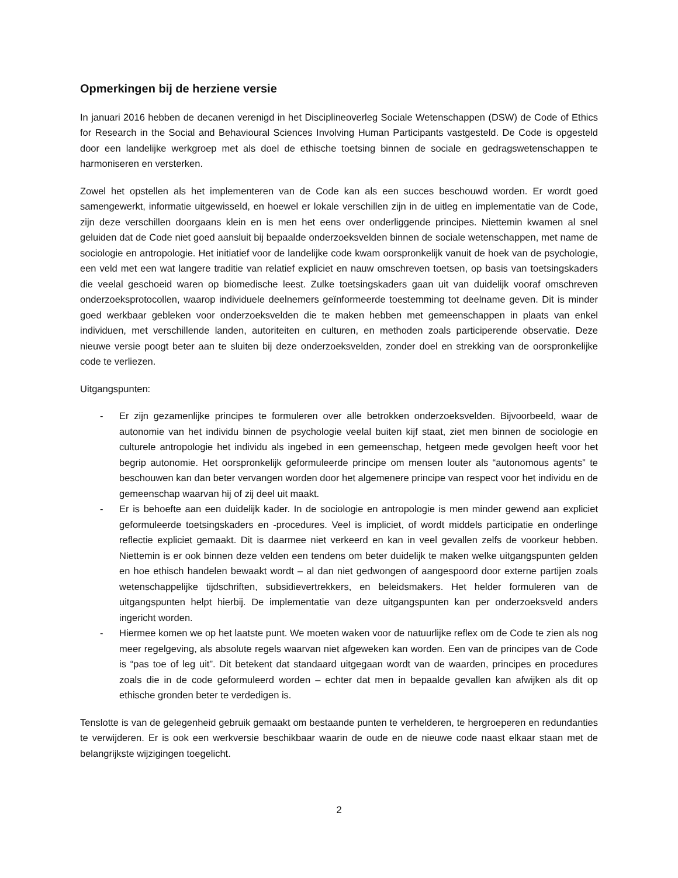Opmerkingen bij de herziene versie
In januari 2016 hebben de decanen verenigd in het Disciplineoverleg Sociale Wetenschappen (DSW) de Code of Ethics for Research in the Social and Behavioural Sciences Involving Human Participants vastgesteld. De Code is opgesteld door een landelijke werkgroep met als doel de ethische toetsing binnen de sociale en gedragswetenschappen te harmoniseren en versterken.
Zowel het opstellen als het implementeren van de Code kan als een succes beschouwd worden. Er wordt goed samengewerkt, informatie uitgewisseld, en hoewel er lokale verschillen zijn in de uitleg en implementatie van de Code, zijn deze verschillen doorgaans klein en is men het eens over onderliggende principes. Niettemin kwamen al snel geluiden dat de Code niet goed aansluit bij bepaalde onderzoeksvelden binnen de sociale wetenschappen, met name de sociologie en antropologie. Het initiatief voor de landelijke code kwam oorspronkelijk vanuit de hoek van de psychologie, een veld met een wat langere traditie van relatief expliciet en nauw omschreven toetsen, op basis van toetsingskaders die veelal geschoeid waren op biomedische leest. Zulke toetsingskaders gaan uit van duidelijk vooraf omschreven onderzoeksprotocollen, waarop individuele deelnemers geïnformeerde toestemming tot deelname geven. Dit is minder goed werkbaar gebleken voor onderzoeksvelden die te maken hebben met gemeenschappen in plaats van enkel individuen, met verschillende landen, autoriteiten en culturen, en methoden zoals participerende observatie. Deze nieuwe versie poogt beter aan te sluiten bij deze onderzoeksvelden, zonder doel en strekking van de oorspronkelijke code te verliezen.
Uitgangspunten:
- Er zijn gezamenlijke principes te formuleren over alle betrokken onderzoeksvelden. Bijvoorbeeld, waar de autonomie van het individu binnen de psychologie veelal buiten kijf staat, ziet men binnen de sociologie en culturele antropologie het individu als ingebed in een gemeenschap, hetgeen mede gevolgen heeft voor het begrip autonomie. Het oorspronkelijk geformuleerde principe om mensen louter als “autonomous agents” te beschouwen kan dan beter vervangen worden door het algemenere principe van respect voor het individu en de gemeenschap waarvan hij of zij deel uit maakt.
- Er is behoefte aan een duidelijk kader. In de sociologie en antropologie is men minder gewend aan expliciet geformuleerde toetsingskaders en -procedures. Veel is impliciet, of wordt middels participatie en onderlinge reflectie expliciet gemaakt. Dit is daarmee niet verkeerd en kan in veel gevallen zelfs de voorkeur hebben. Niettemin is er ook binnen deze velden een tendens om beter duidelijk te maken welke uitgangspunten gelden en hoe ethisch handelen bewaakt wordt – al dan niet gedwongen of aangespoord door externe partijen zoals wetenschappelijke tijdschriften, subsidievertrekkers, en beleidsmakers. Het helder formuleren van de uitgangspunten helpt hierbij. De implementatie van deze uitgangspunten kan per onderzoeksveld anders ingericht worden.
- Hiermee komen we op het laatste punt. We moeten waken voor de natuurlijke reflex om de Code te zien als nog meer regelgeving, als absolute regels waarvan niet afgeweken kan worden. Een van de principes van de Code is “pas toe of leg uit”. Dit betekent dat standaard uitgegaan wordt van de waarden, principes en procedures zoals die in de code geformuleerd worden – echter dat men in bepaalde gevallen kan afwijken als dit op ethische gronden beter te verdedigen is.
Tenslotte is van de gelegenheid gebruik gemaakt om bestaande punten te verhelderen, te hergroeperen en redundanties te verwijderen. Er is ook een werkversie beschikbaar waarin de oude en de nieuwe code naast elkaar staan met de belangrijkste wijzigingen toegelicht.
2